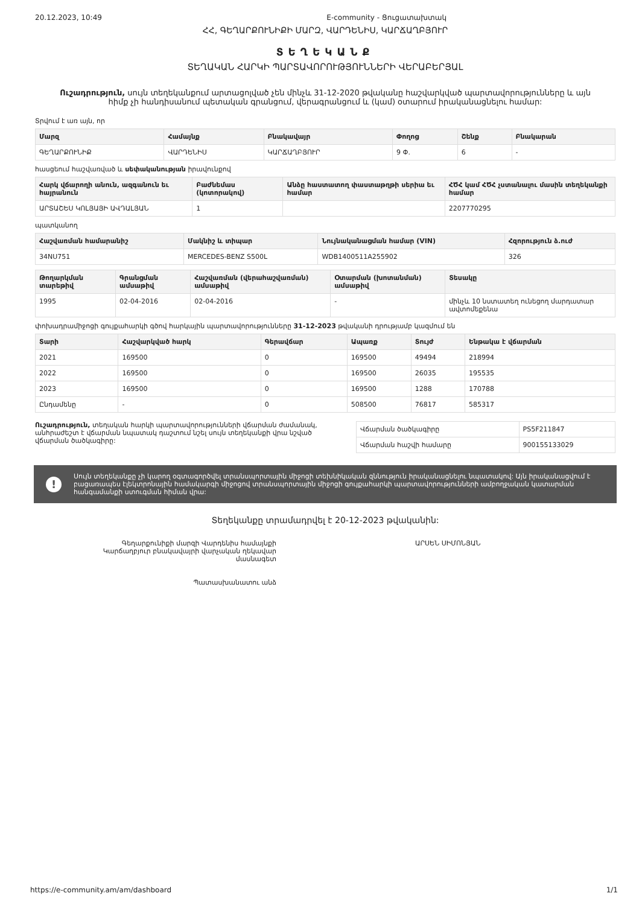20.12.2023, 10:49 E-community - Ցուցատախտակ
ՀՀ, ԳԵՂԱՐՔՈՒՆԻՔԻ ՄԱՐԶ, ՎԱՐԴԵՆԻՍ, ԿԱՐՃԱՂԲՅՈՒՐ
ՏԵՂԵԿԱՆՔ
ՏԵՂԱԿԱՆ ՀԱՐԿԻ ՊԱՐՏԱՎՈՐՈՒԹՅՈՒՆՆԵՐԻ ՎԵՐԱԲԵՐՅԱԼ
Ուշադրություն, սույն տեղեկանքում արտացոլված չեն մինչև 31-12-2020 թվականը հաշվարկված պարտավորությունները և այն հիմք չի հանդիսանում պետական գրանցում, վերագրանցում և (կամ) օտարում իրականացնելու համար:
Տրվում է առ այն, որ
| Մարզ | Համայնք | Բնակավայր | Փողոց | Շենք | Բնակարան |
| --- | --- | --- | --- | --- | --- |
| ԳԵՂԱՐՔՈՒՆԻՔ | ՎԱՐԴԵՆԻՍ | ԿԱՐՃԱՂԲՅՈՒՐ | 9 Փ. | 6 | - |
հասցեում հաշվառված և սեփականության իրավունքով
| Հարկ վճարողի անուն, ազգանուն եւ հայրանուն | Բաժնեմաս (կոտորակով) | Անձը հաստատող փաստաթղթի սերիա եւ համար | ՀԾՀ կամ ՀԾՀ չստանալու մասին տեղեկանքի համար |
| --- | --- | --- | --- |
| ԱՐՏԱՇԵՍ ԿՈԼՅԱՅԻ ԱՎԴԱԼՅԱՆ | 1 | | 2207770295 |
պատկանող
| Հաշվառման համարանիշ | Մակնիշ և տիպար | Նույնականացման համար (VIN) | Հզորություն ձ.ուժ |
| --- | --- | --- | --- |
| 34NU751 | MERCEDES-BENZ S500L | WDB1400511A255902 | 326 |
| Թողարկման տարեթիվ | Գրանցման ամսաթիվ | Հաշվառման (վերահաշվառման) ամսաթիվ | Օտարման (խոտանման) ամսաթիվ | Տեսակը |
| --- | --- | --- | --- | --- |
| 1995 | 02-04-2016 | 02-04-2016 | - | մինչև 10 նստատեղ ունեցող մարդատար ավտոմեքենա |
փոխադրամիջոցի գույքահարկի գծով հարկային պարտավորությունները 31-12-2023 թվականի դրությամբ կազմում են
| Տարի | Հաշվարկված հարկ | Գերավճար | Ապառք | Տույժ | Ենթակա է վճարման |
| --- | --- | --- | --- | --- | --- |
| 2021 | 169500 | 0 | 169500 | 49494 | 218994 |
| 2022 | 169500 | 0 | 169500 | 26035 | 195535 |
| 2023 | 169500 | 0 | 169500 | 1288 | 170788 |
| Ընդամենը | - | 0 | 508500 | 76817 | 585317 |
Ուշադրություն, տեղական հարկի պարտավորությունների վճարման ժամանակ, անհրաժեշտ է վճարման նպատակ դաշտում նշել սույն տեղեկանքի վրա նշված վճարման ծածկագիրը:
| Վճարման ծածկագիրը | PS5F211847 |
| Վճարման հաշվի համարը | 900155133029 |
!
Սույն տեղեկանքը չի կարող օգտագործվել տրանսպորտային միջոցի տեխնիկական զննություն իրականացնելու նպատակով: Այն իրականացվում է բացառապես էլեկտրոնային համակարգի միջոցով տրանսպորտային միջոցի գույքահարկի պարտավորությունների ամբողջական կատարման հանգամանքի ստուգման հիման վրա:
Տեղեկանքը տրամադրվել է 20-12-2023 թվականին:
Գեղարքունիքի մարզի Վարդենիս համայնքի
Կարճաղբյուր բնակավայրի վարչական ղեկավար
մասնագետ
Պատասխանատու անձ
ԱՐՍԵՆ ՍԻՄՈՆՅԱՆ
https://e-community.am/am/dashboard 1/1